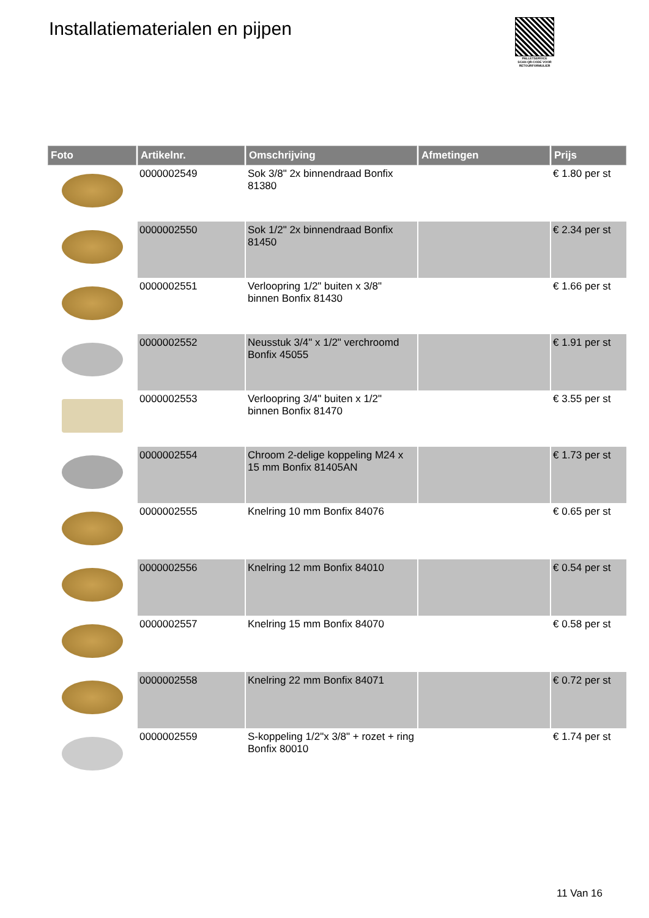Installatiematerialen en pijpen
PALLETSERVICE
SCAN QR-CODE VOOR RETOURFORMULIER
| Foto | Artikelnr. | Omschrijving | Afmetingen | Prijs |
| --- | --- | --- | --- | --- |
| | 0000002549 | Sok 3/8" 2x binnendraad Bonfix 81380 | | € 1.80 per st |
| | 0000002550 | Sok 1/2" 2x binnendraad Bonfix 81450 | | € 2.34 per st |
| | 0000002551 | Verloopring 1/2" buiten x 3/8" binnen Bonfix 81430 | | € 1.66 per st |
| | 0000002552 | Neusstuk 3/4" x 1/2" verchroomd Bonfix 45055 | | € 1.91 per st |
| | 0000002553 | Verloopring 3/4" buiten x 1/2" binnen Bonfix 81470 | | € 3.55 per st |
| | 0000002554 | Chroom 2-delige koppeling M24 x 15 mm Bonfix 81405AN | | € 1.73 per st |
| | 0000002555 | Knelring 10 mm Bonfix 84076 | | € 0.65 per st |
| | 0000002556 | Knelring 12 mm Bonfix 84010 | | € 0.54 per st |
| | 0000002557 | Knelring 15 mm Bonfix 84070 | | € 0.58 per st |
| | 0000002558 | Knelring 22 mm Bonfix 84071 | | € 0.72 per st |
| | 0000002559 | S-koppeling 1/2"x 3/8" + rozet + ring Bonfix 80010 | | € 1.74 per st |
11 Van 16